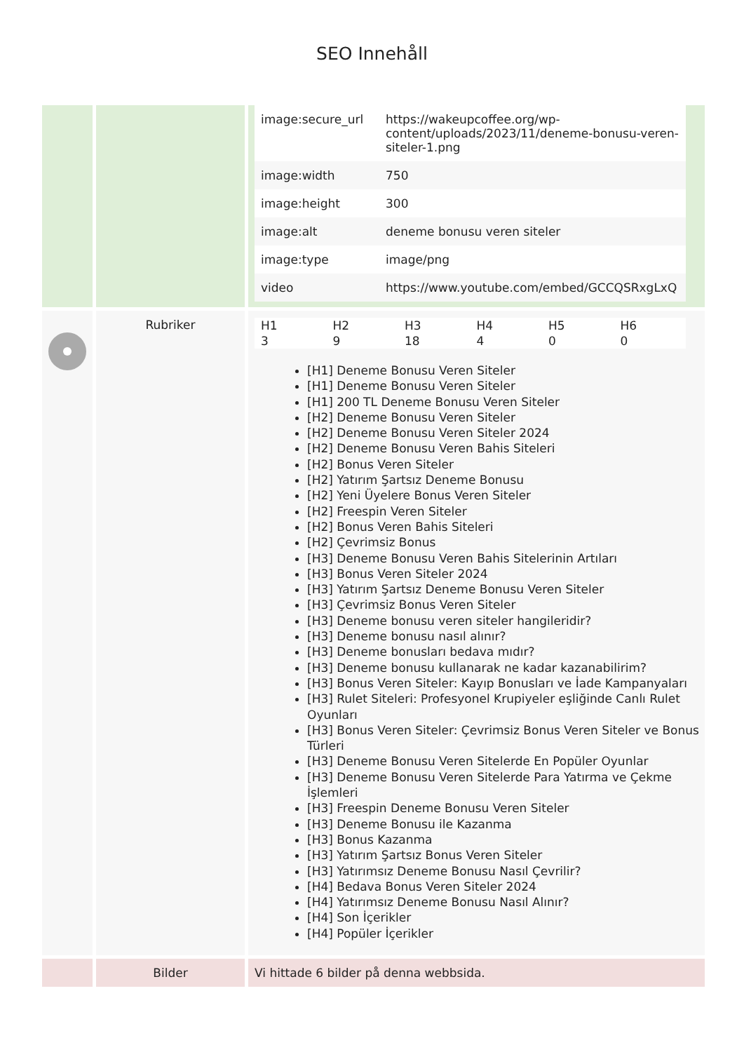SEO Innehåll
| | | / image:secure_url / https://wakeupcoffee.org/wp-content/uploads/2023/11/deneme-bonusu-veren-siteler-1.png / / image:width / 750 / / image:height / 300 / / image:alt / deneme bonusu veren siteler / / image:type / image/png / / video / https://www.youtube.com/embed/GCCQSRxgLxQ / |
| | Rubriker | / H1 / H2 / H3 / H4 / H5 / H6 / / 3 / 9 / 18 / 4 / 0 / 0 / [H1] Deneme Bonusu Veren Siteler [H1] Deneme Bonusu Veren Siteler [H1] 200 TL Deneme Bonusu Veren Siteler [H2] Deneme Bonusu Veren Siteler [H2] Deneme Bonusu Veren Siteler 2024 [H2] Deneme Bonusu Veren Bahis Siteleri [H2] Bonus Veren Siteler [H2] Yatırım Şartsız Deneme Bonusu [H2] Yeni Üyelere Bonus Veren Siteler [H2] Freespin Veren Siteler [H2] Bonus Veren Bahis Siteleri [H2] Çevrimsiz Bonus [H3] Deneme Bonusu Veren Bahis Sitelerinin Artıları [H3] Bonus Veren Siteler 2024 [H3] Yatırım Şartsız Deneme Bonusu Veren Siteler [H3] Çevrimsiz Bonus Veren Siteler [H3] Deneme bonusu veren siteler hangileridir? [H3] Deneme bonusu nasıl alınır? [H3] Deneme bonusları bedava mıdır? [H3] Deneme bonusu kullanarak ne kadar kazanabilirim? [H3] Bonus Veren Siteler: Kayıp Bonusları ve İade Kampanyaları [H3] Rulet Siteleri: Profesyonel Krupiyeler eşliğinde Canlı Rulet Oyunları [H3] Bonus Veren Siteler: Çevrimsiz Bonus Veren Siteler ve Bonus Türleri [H3] Deneme Bonusu Veren Sitelerde En Popüler Oyunlar [H3] Deneme Bonusu Veren Sitelerde Para Yatırma ve Çekme İşlemleri [H3] Freespin Deneme Bonusu Veren Siteler [H3] Deneme Bonusu ile Kazanma [H3] Bonus Kazanma [H3] Yatırım Şartsız Bonus Veren Siteler [H3] Yatırımsız Deneme Bonusu Nasıl Çevrilir? [H4] Bedava Bonus Veren Siteler 2024 [H4] Yatırımsız Deneme Bonusu Nasıl Alınır? [H4] Son İçerikler [H4] Popüler İçerikler |
| | Bilder | Vi hittade 6 bilder på denna webbsida. |